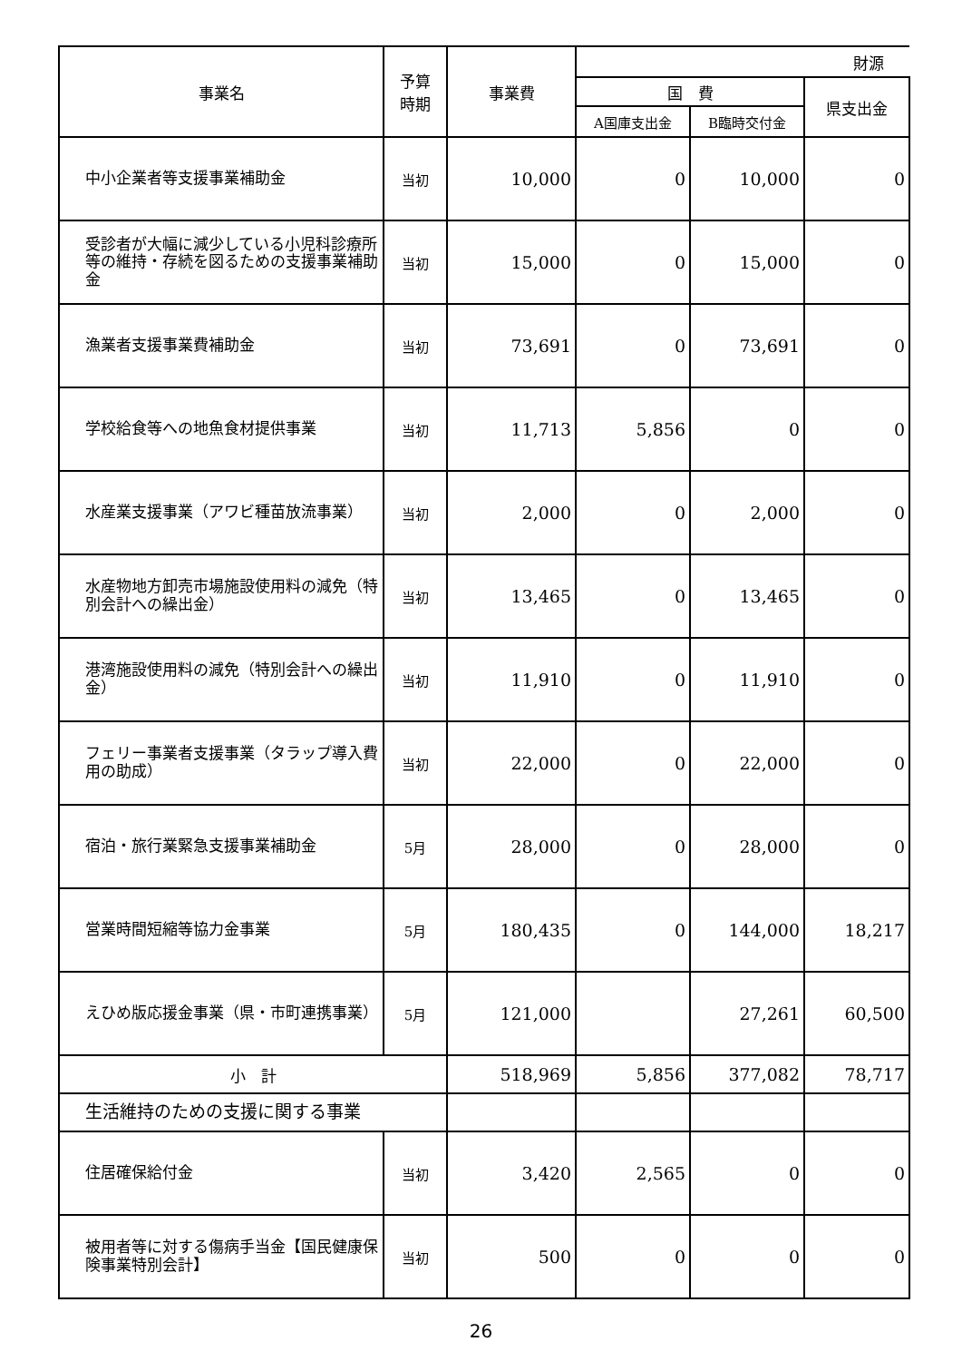| 事業名 | 予算 時期 | 事業費 | 財源 | | |
| --- | --- | --- | --- | --- | --- |
| | | | 国 費 | | 県支出金 |
| | | | A国庫支出金 | B臨時交付金 | |
| 中小企業者等支援事業補助金 | 当初 | 10,000 | 0 | 10,000 | 0 |
| 受診者が大幅に減少している小児科診療所等の維持・存続を図るための支援事業補助金 | 当初 | 15,000 | 0 | 15,000 | 0 |
| 漁業者支援事業費補助金 | 当初 | 73,691 | 0 | 73,691 | 0 |
| 学校給食等への地魚食材提供事業 | 当初 | 11,713 | 5,856 | 0 | 0 |
| 水産業支援事業（アワビ種苗放流事業） | 当初 | 2,000 | 0 | 2,000 | 0 |
| 水産物地方卸売市場施設使用料の減免（特別会計への繰出金） | 当初 | 13,465 | 0 | 13,465 | 0 |
| 港湾施設使用料の減免（特別会計への繰出金） | 当初 | 11,910 | 0 | 11,910 | 0 |
| フェリー事業者支援事業（タラップ導入費用の助成） | 当初 | 22,000 | 0 | 22,000 | 0 |
| 宿泊・旅行業緊急支援事業補助金 | 5月 | 28,000 | 0 | 28,000 | 0 |
| 営業時間短縮等協力金事業 | 5月 | 180,435 | 0 | 144,000 | 18,217 |
| えひめ版応援金事業（県・市町連携事業） | 5月 | 121,000 | | 27,261 | 60,500 |
| 小 計 | | 518,969 | 5,856 | 377,082 | 78,717 |
| 生活維持のための支援に関する事業 | | | | | |
| 住居確保給付金 | 当初 | 3,420 | 2,565 | 0 | 0 |
| 被用者等に対する傷病手当金【国民健康保険事業特別会計】 | 当初 | 500 | 0 | 0 | 0 |
26